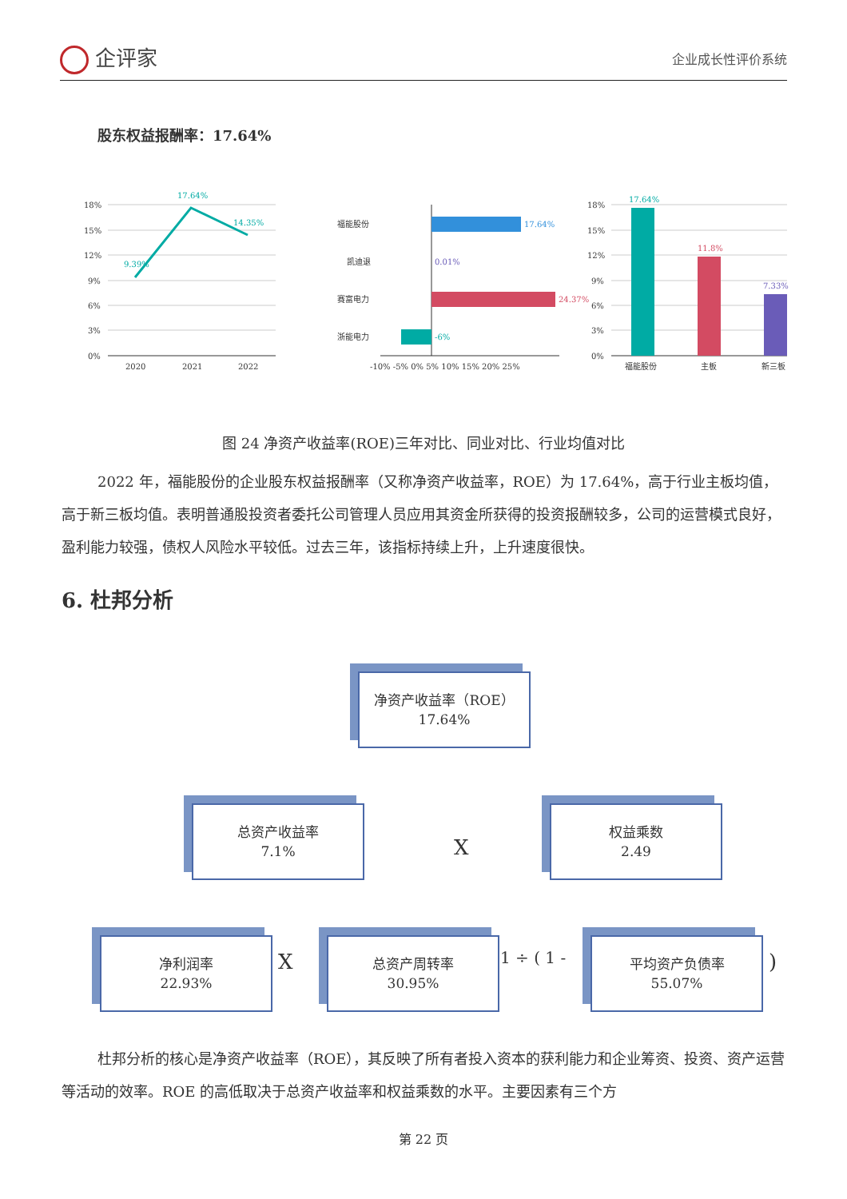企评家
企业成长性评价系统
股东权益报酬率：17.64%
18%
15%
12%
9%
6%
3%
0%
2020
2021
2022
9.39%
17.64%
14.35%
福能股份
凯迪退
赛富电力
浙能电力
-10% -5% 0% 5% 10% 15% 20% 25%
17.64%
0.01%
24.37%
-6%
18%
15%
12%
9%
6%
3%
0%
福能股份
主板
新三板
17.64%
11.8%
7.33%
图 24 净资产收益率(ROE)三年对比、同业对比、行业均值对比
2022 年，福能股份的企业股东权益报酬率（又称净资产收益率，ROE）为 17.64%，高于行业主板均值，高于新三板均值。表明普通股投资者委托公司管理人员应用其资金所获得的投资报酬较多，公司的运营模式良好，盈利能力较强，债权人风险水平较低。过去三年，该指标持续上升，上升速度很快。
6. 杜邦分析
净资产收益率（ROE）
17.64%
总资产收益率
7.1%
X
权益乘数
2.49
净利润率
22.93%
X
总资产周转率
30.95%
1 ÷ ( 1 -
平均资产负债率
55.07%
)
杜邦分析的核心是净资产收益率（ROE），其反映了所有者投入资本的获利能力和企业筹资、投资、资产运营等活动的效率。ROE 的高低取决于总资产收益率和权益乘数的水平。主要因素有三个方
第 22 页